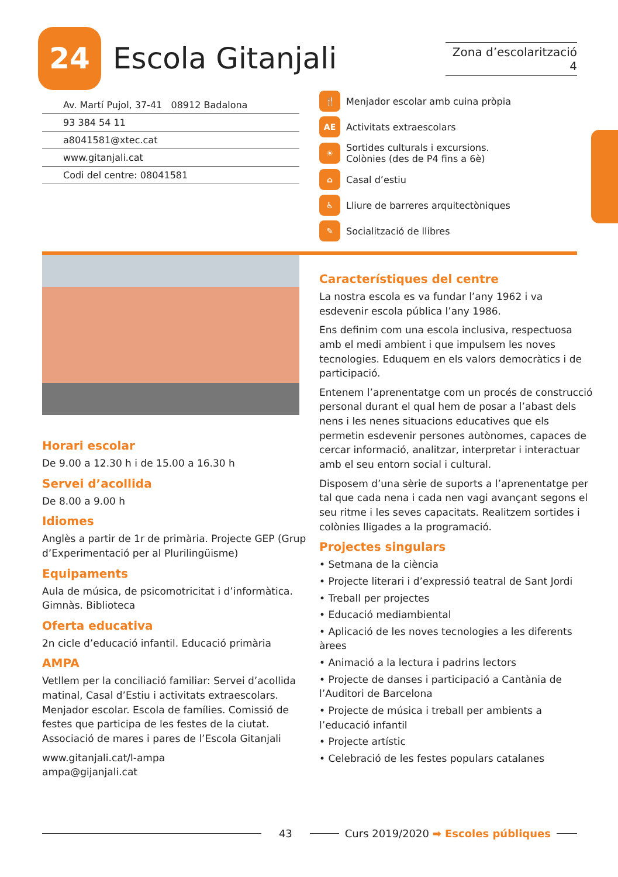24
Escola Gitanjali
Zona d’escolarització 4
Av. Martí Pujol, 37-41 08912 Badalona
93 384 54 11
a8041581@xtec.cat
www.gitanjali.cat
Codi del centre: 08041581
🍴 Menjador escolar amb cuina pròpia
AE Activitats extraescolars
☀ Sortides culturals i excursions.
Colònies (des de P4 fins a 6è)
⌂ Casal d’estiu
♿ Lliure de barreres arquitectòniques
✎ Socialització de llibres
Horari escolar
De 9.00 a 12.30 h i de 15.00 a 16.30 h
Servei d’acollida
De 8.00 a 9.00 h
Idiomes
Anglès a partir de 1r de primària. Projecte GEP (Grup d’Experimentació per al Plurilingüisme)
Equipaments
Aula de música, de psicomotricitat i d’informàtica. Gimnàs. Biblioteca
Oferta educativa
2n cicle d’educació infantil. Educació primària
AMPA
Vetllem per la conciliació familiar: Servei d’acollida matinal, Casal d’Estiu i activitats extraescolars. Menjador escolar. Escola de famílies. Comissió de festes que participa de les festes de la ciutat. Associació de mares i pares de l’Escola Gitanjali
www.gitanjali.cat/l-ampa
ampa@gijanjali.cat
Característiques del centre
La nostra escola es va fundar l’any 1962 i va esdevenir escola pública l’any 1986.
Ens definim com una escola inclusiva, respectuosa amb el medi ambient i que impulsem les noves tecnologies. Eduquem en els valors democràtics i de participació.
Entenem l’aprenentatge com un procés de construcció personal durant el qual hem de posar a l’abast dels nens i les nenes situacions educatives que els permetin esdevenir persones autònomes, capaces de cercar informació, analitzar, interpretar i interactuar amb el seu entorn social i cultural.
Disposem d’una sèrie de suports a l’aprenentatge per tal que cada nena i cada nen vagi avançant segons el seu ritme i les seves capacitats. Realitzem sortides i colònies lligades a la programació.
Projectes singulars
• Setmana de la ciència
• Projecte literari i d’expressió teatral de Sant Jordi
• Treball per projectes
• Educació mediambiental
• Aplicació de les noves tecnologies a les diferents àrees
• Animació a la lectura i padrins lectors
• Projecte de danses i participació a Cantània de l’Auditori de Barcelona
• Projecte de música i treball per ambients a l’educació infantil
• Projecte artístic
• Celebració de les festes populars catalanes
43
Curs 2019/2020 ➡ Escoles públiques